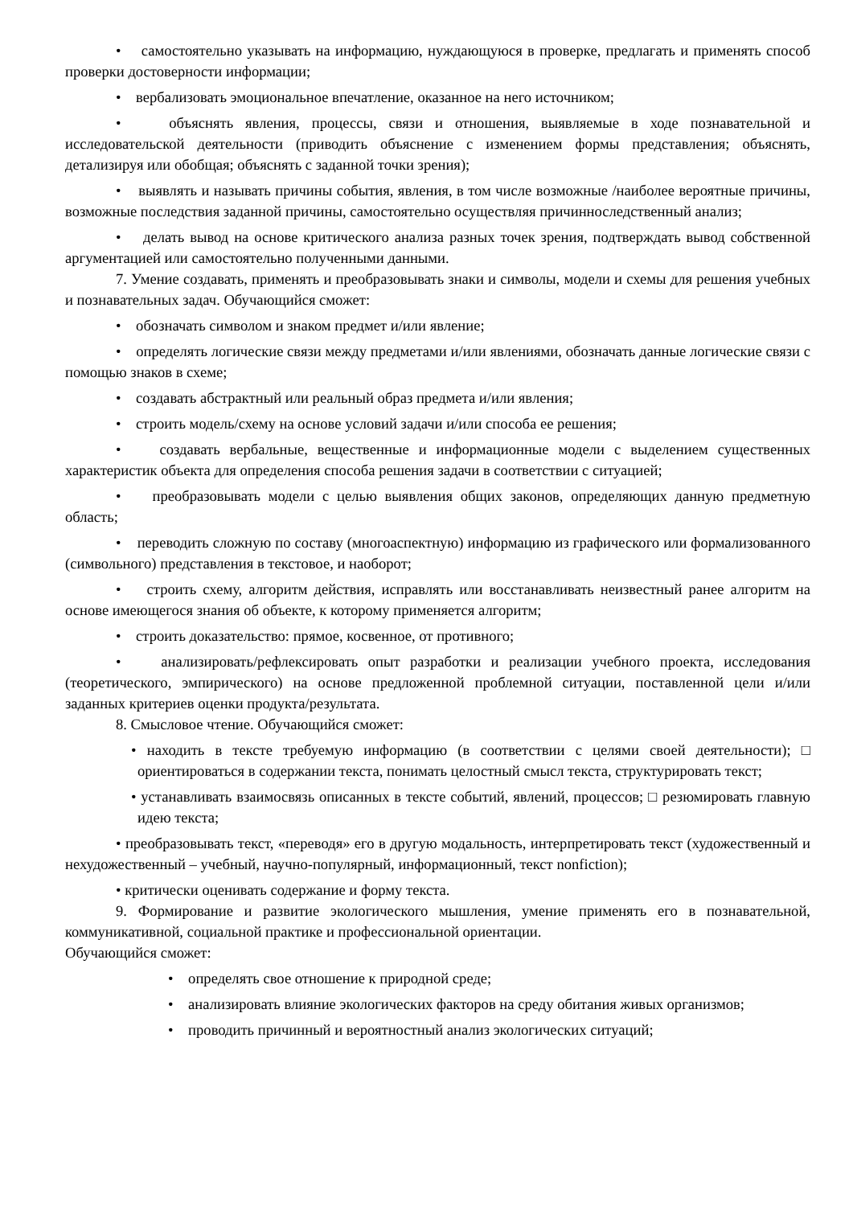• самостоятельно указывать на информацию, нуждающуюся в проверке, предлагать и применять способ проверки достоверности информации;
• вербализовать эмоциональное впечатление, оказанное на него источником;
• объяснять явления, процессы, связи и отношения, выявляемые в ходе познавательной и исследовательской деятельности (приводить объяснение с изменением формы представления; объяснять, детализируя или обобщая; объяснять с заданной точки зрения);
• выявлять и называть причины события, явления, в том числе возможные /наиболее вероятные причины, возможные последствия заданной причины, самостоятельно осуществляя причинноследственный анализ;
• делать вывод на основе критического анализа разных точек зрения, подтверждать вывод собственной аргументацией или самостоятельно полученными данными.
7. Умение создавать, применять и преобразовывать знаки и символы, модели и схемы для решения учебных и познавательных задач. Обучающийся сможет:
• обозначать символом и знаком предмет и/или явление;
• определять логические связи между предметами и/или явлениями, обозначать данные логические связи с помощью знаков в схеме;
• создавать абстрактный или реальный образ предмета и/или явления;
• строить модель/схему на основе условий задачи и/или способа ее решения;
• создавать вербальные, вещественные и информационные модели с выделением существенных характеристик объекта для определения способа решения задачи в соответствии с ситуацией;
• преобразовывать модели с целью выявления общих законов, определяющих данную предметную область;
• переводить сложную по составу (многоаспектную) информацию из графического или формализованного (символьного) представления в текстовое, и наоборот;
• строить схему, алгоритм действия, исправлять или восстанавливать неизвестный ранее алгоритм на основе имеющегося знания об объекте, к которому применяется алгоритм;
• строить доказательство: прямое, косвенное, от противного;
• анализировать/рефлексировать опыт разработки и реализации учебного проекта, исследования (теоретического, эмпирического) на основе предложенной проблемной ситуации, поставленной цели и/или заданных критериев оценки продукта/результата.
8. Смысловое чтение. Обучающийся сможет:
• находить в тексте требуемую информацию (в соответствии с целями своей деятельности); □ ориентироваться в содержании текста, понимать целостный смысл текста, структурировать текст;
• устанавливать взаимосвязь описанных в тексте событий, явлений, процессов; □ резюмировать главную идею текста;
• преобразовывать текст, «переводя» его в другую модальность, интерпретировать текст (художественный и нехудожественный – учебный, научно-популярный, информационный, текст nonfiction);
• критически оценивать содержание и форму текста.
9. Формирование и развитие экологического мышления, умение применять его в познавательной, коммуникативной, социальной практике и профессиональной ориентации.
Обучающийся сможет:
• определять свое отношение к природной среде;
• анализировать влияние экологических факторов на среду обитания живых организмов;
• проводить причинный и вероятностный анализ экологических ситуаций;